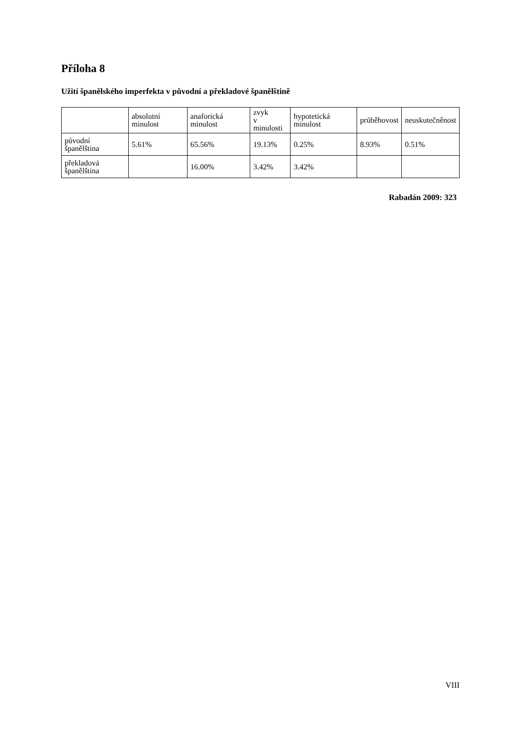Příloha 8
Užití španělského imperfekta v původní a překladové španělštině
| | absolutní minulost | anaforická minulost | zvyk v minulosti | hypotetická minulost | průběhovost | neuskutečněnost |
| původní španělština | 5.61% | 65.56% | 19.13% | 0.25% | 8.93% | 0.51% |
| překladová španělština | | 16.00% | 3.42% | 3.42% | | |
Rabadán 2009: 323
VIII